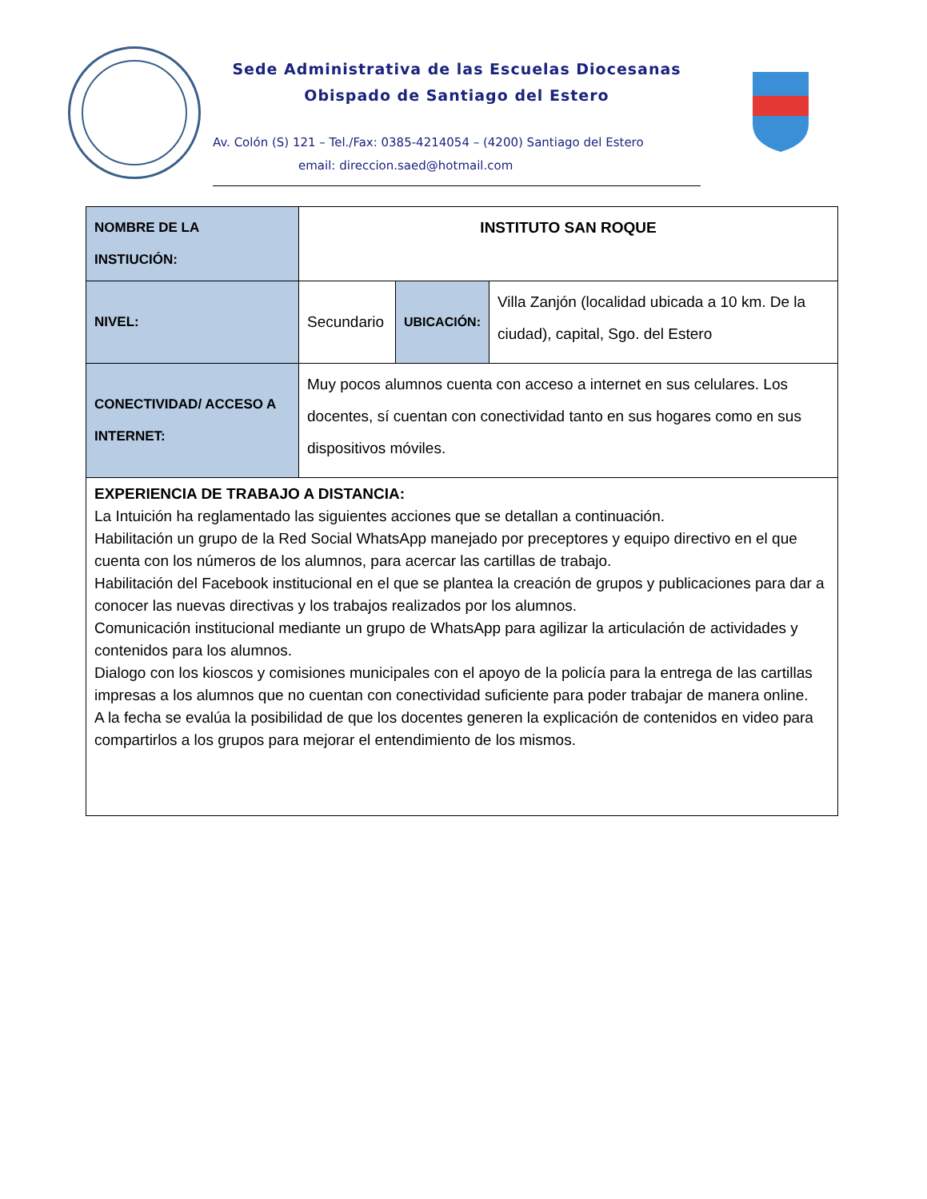Sede Administrativa de las Escuelas Diocesanas
Obispado de Santiago del Estero
Av. Colón (S) 121 – Tel./Fax: 0385-4214054 – (4200) Santiago del Estero
email: direccion.saed@hotmail.com
| NOMBRE DE LA INSTIUCIÓN: | INSTITUTO SAN ROQUE | | |
| NIVEL: | Secundario | UBICACIÓN: | Villa Zanjón (localidad ubicada a 10 km. De la ciudad), capital, Sgo. del Estero |
| CONECTIVIDAD/ ACCESO A INTERNET: | Muy pocos alumnos cuenta con acceso a internet en sus celulares. Los docentes, sí cuentan con conectividad tanto en sus hogares como en sus dispositivos móviles. | | |
| EXPERIENCIA DE TRABAJO A DISTANCIA: La Intuición ha reglamentado las siguientes acciones que se detallan a continuación. Habilitación un grupo de la Red Social WhatsApp manejado por preceptores y equipo directivo en el que cuenta con los números de los alumnos, para acercar las cartillas de trabajo. Habilitación del Facebook institucional en el que se plantea la creación de grupos y publicaciones para dar a conocer las nuevas directivas y los trabajos realizados por los alumnos. Comunicación institucional mediante un grupo de WhatsApp para agilizar la articulación de actividades y contenidos para los alumnos. Dialogo con los kioscos y comisiones municipales con el apoyo de la policía para la entrega de las cartillas impresas a los alumnos que no cuentan con conectividad suficiente para poder trabajar de manera online. A la fecha se evalúa la posibilidad de que los docentes generen la explicación de contenidos en video para compartirlos a los grupos para mejorar el entendimiento de los mismos. | | | |